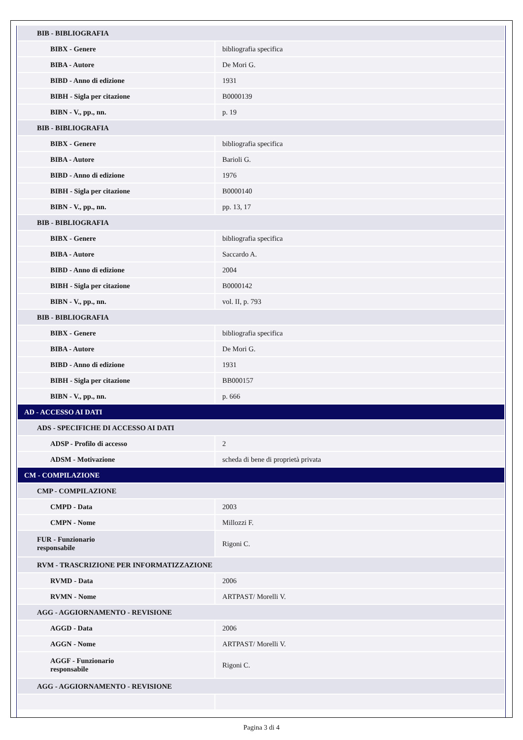| BIB - BIBLIOGRAFIA | |
| BIBX - Genere | bibliografia specifica |
| BIBA - Autore | De Mori G. |
| BIBD - Anno di edizione | 1931 |
| BIBH - Sigla per citazione | B0000139 |
| BIBN - V., pp., nn. | p. 19 |
| BIB - BIBLIOGRAFIA | |
| BIBX - Genere | bibliografia specifica |
| BIBA - Autore | Barioli G. |
| BIBD - Anno di edizione | 1976 |
| BIBH - Sigla per citazione | B0000140 |
| BIBN - V., pp., nn. | pp. 13, 17 |
| BIB - BIBLIOGRAFIA | |
| BIBX - Genere | bibliografia specifica |
| BIBA - Autore | Saccardo A. |
| BIBD - Anno di edizione | 2004 |
| BIBH - Sigla per citazione | B0000142 |
| BIBN - V., pp., nn. | vol. II, p. 793 |
| BIB - BIBLIOGRAFIA | |
| BIBX - Genere | bibliografia specifica |
| BIBA - Autore | De Mori G. |
| BIBD - Anno di edizione | 1931 |
| BIBH - Sigla per citazione | BB000157 |
| BIBN - V., pp., nn. | p. 666 |
| AD - ACCESSO AI DATI | |
| ADS - SPECIFICHE DI ACCESSO AI DATI | |
| ADSP - Profilo di accesso | 2 |
| ADSM - Motivazione | scheda di bene di proprietà privata |
| CM - COMPILAZIONE | |
| CMP - COMPILAZIONE | |
| CMPD - Data | 2003 |
| CMPN - Nome | Millozzi F. |
| FUR - Funzionario responsabile | Rigoni C. |
| RVM - TRASCRIZIONE PER INFORMATIZZAZIONE | |
| RVMD - Data | 2006 |
| RVMN - Nome | ARTPAST/ Morelli V. |
| AGG - AGGIORNAMENTO - REVISIONE | |
| AGGD - Data | 2006 |
| AGGN - Nome | ARTPAST/ Morelli V. |
| AGGF - Funzionario responsabile | Rigoni C. |
| AGG - AGGIORNAMENTO - REVISIONE | |
Pagina 3 di 4